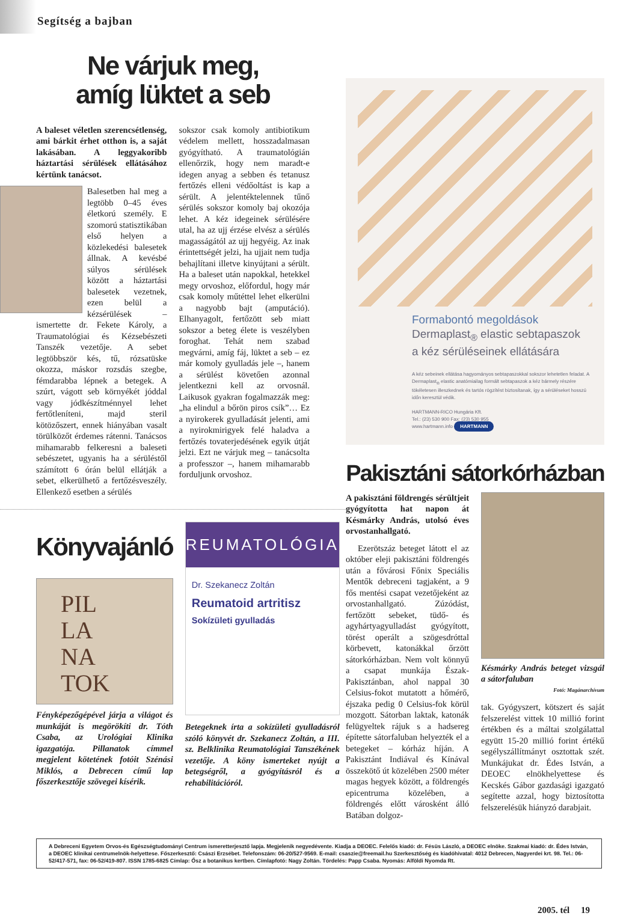Segítség a bajban
Ne várjuk meg,
amíg lüktet a seb
A baleset véletlen szerencsétlenség, ami bárkit érhet otthon is, a saját lakásában. A leggyakoribb háztartási sérülések ellátásához kértünk tanácsot.
Balesetben hal meg a legtöbb 0–45 éves életkorú személy. E szomorú statisztikában első helyen a közlekedési balesetek állnak. A kevésbé súlyos sérülések között a háztartási balesetek vezetnek, ezen belül a kézsérülések – ismertette dr. Fekete Károly, a Traumatológiai és Kézsebészeti Tanszék vezetője. A sebet legtöbbször kés, tű, rózsatüske okozza, máskor rozsdás szegbe, fémdarabba lépnek a betegek. A szúrt, vágott seb környékét jóddal vagy jódkészítménnyel lehet fertőtleníteni, majd steril kötözőszert, ennek hiányában vasalt törülközőt érdemes rátenni. Tanácsos mihamarabb felkeresni a baleseti sebészetet, ugyanis ha a sérüléstől számított 6 órán belül ellátják a sebet, elkerülhető a fertőzésveszély. Ellenkező esetben a sérülés
sokszor csak komoly antibiotikum védelem mellett, hosszadalmasan gyógyítható. A traumatológián ellenőrzik, hogy nem maradt-e idegen anyag a sebben és tetanusz fertőzés elleni védőoltást is kap a sérült. A jelentéktelennek tűnő sérülés sokszor komoly baj okozója lehet. A kéz idegeinek sérülésére utal, ha az ujj érzése elvész a sérülés magasságától az ujj hegyéig. Az inak érintettségét jelzi, ha ujjait nem tudja behajlítani illetve kinyújtani a sérült. Ha a baleset után napokkal, hetekkel megy orvoshoz, előfordul, hogy már csak komoly műtéttel lehet elkerülni a nagyobb bajt (amputáció). Elhanyagolt, fertőzött seb miatt sokszor a beteg élete is veszélyben foroghat. Tehát nem szabad megvárni, amíg fáj, lüktet a seb – ez már komoly gyulladás jele –, hanem a sérülést követően azonnal jelentkezni kell az orvosnál. Laikusok gyakran fogalmazzák meg: „ha elindul a bőrön piros csík”… Ez a nyirokerek gyulladását jelenti, ami a nyirokmirigyek felé haladva a fertőzés tovaterjedésének egyik útját jelzi. Ezt ne várjuk meg – tanácsolta a professzor –, hanem mihamarabb forduljunk orvoshoz.
Könyvajánló
PIL
LA
NA
TOK
Fényképezőgépével járja a világot és munkáját is megörökíti dr. Tóth Csaba, az Urológiai Klinika igazgatója. Pillanatok címmel megjelent kötetének fotóit Szénási Miklós, a Debrecen című lap főszerkesztője szövegei kísérik.
REUMATOLÓGIA
Dr. Szekanecz Zoltán
Reumatoid artritisz
Sokízületi gyulladás
Betegeknek írta a sokízületi gyulladásról szóló könyvét dr. Szekanecz Zoltán, a III. sz. Belklinika Reumatológiai Tanszékének vezetője. A köny ismerteket nyújt a betegségről, a gyógyításról és a rehabilitációról.
Formabontó megoldások
Dermaplast<sub>®</sub> elastic sebtapaszok
a kéz sérüléseinek ellátására
A kéz sebeinek ellátása hagyományos sebtapaszokkal sokszor lehetetlen feladat. A Dermaplast<sub>®</sub> elastic anatómiailag formált sebtapaszok a kéz bármely részére tökéletesen illeszkednek és tartós rögzítést biztosítanak, így a sérüléseket hosszú időn keresztül védik.
HARTMANN-RICO Hungária Kft.
Tel.: (23) 530 900 Fax: (23) 530 955
www.hartmann.info HARTMANN
Pakisztáni sátorkórházban
A pakisztáni földrengés sérültjeit gyógyította hat napon át Késmárky András, utolsó éves orvostanhallgató.
Ezerötszáz beteget látott el az október eleji pakisztáni földrengés után a fővárosi Főnix Speciális Mentők debreceni tagjaként, a 9 fős mentési csapat vezetőjeként az orvostanhallgató. Zúzódást, fertőzött sebeket, tüdő- és agyhártyagyulladást gyógyított, törést operált a szögesdróttal körbevett, katonákkal őrzött sátorkórházban. Nem volt könnyű a csapat munkája Észak-Pakisztánban, ahol nappal 30 Celsius-fokot mutatott a hőmérő, éjszaka pedig 0 Celsius-fok körül mozgott. Sátorban laktak, katonák felügyeltek rájuk s a hadsereg építette sátorfaluban helyezték el a betegeket – kórház híján. A Pakisztánt Indiával és Kínával összekötő út közelében 2500 méter magas hegyek között, a földrengés epicentruma közelében, a földrengés előtt városként álló Batában dolgoz-
Késmárky András beteget vizsgál a sátorfaluban
Fotó: Magánarchívum
tak. Gyógyszert, kötszert és saját felszerelést vittek 10 millió forint értékben és a máltai szolgálattal együtt 15-20 millió forint értékű segélyszállítmányt osztottak szét. Munkájukat dr. Édes István, a DEOEC elnökhelyettese és Kecskés Gábor gazdasági igazgató segítette azzal, hogy biztosította felszerelésük hiányzó darabjait.
A Debreceni Egyetem Orvos-és Egészségtudományi Centrum ismeretterjesztő lapja. Megjelenik negyedévente. Kiadja a DEOEC. Felelős kiadó: dr. Fésüs László, a DEOEC elnöke. Szakmai kiadó: dr. Édes István, a DEOEC klinikai centrumelnök-helyettese. Főszerkesztő: Császi Erzsébet. Telefonszám: 06-20/527-9569. E-mail: csaszie@freemail.hu Szerkesztőség és kiadóhivatal: 4012 Debrecen, Nagyerdei krt. 98. Tel.: 06-52/417-571, fax: 06-52/419-807. ISSN 1785-6825 Címlap: Ősz a botanikus kertben. Címlapfotó: Nagy Zoltán. Tördelés: Papp Csaba. Nyomás: Alföldi Nyomda Rt.
2005. tél 19